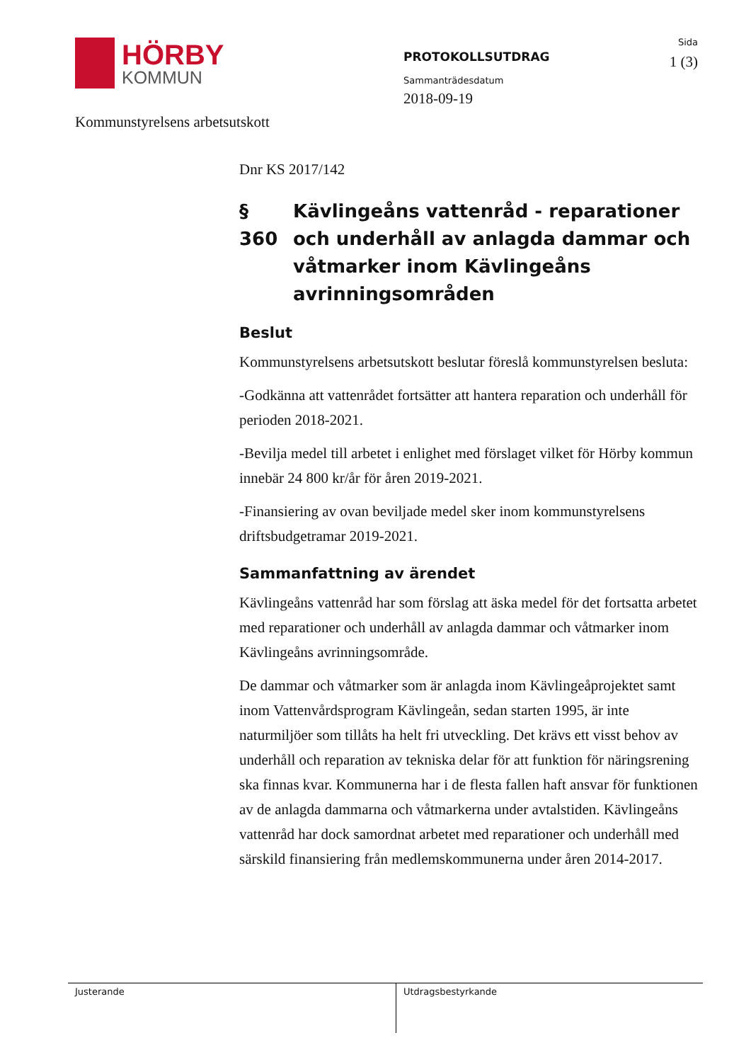HÖRBY
KOMMUN
PROTOKOLLSUTDRAG
Sammanträdesdatum
2018-09-19
Sida
1 (3)
Kommunstyrelsens arbetsutskott
Dnr KS 2017/142
§ 360
Kävlingeåns vattenråd - reparationer och underhåll av anlagda dammar och våtmarker inom Kävlingeåns avrinningsområden
Beslut
Kommunstyrelsens arbetsutskott beslutar föreslå kommunstyrelsen besluta:
-Godkänna att vattenrådet fortsätter att hantera reparation och underhåll för perioden 2018-2021.
-Bevilja medel till arbetet i enlighet med förslaget vilket för Hörby kommun innebär 24 800 kr/år för åren 2019-2021.
-Finansiering av ovan beviljade medel sker inom kommunstyrelsens driftsbudgetramar 2019-2021.
Sammanfattning av ärendet
Kävlingeåns vattenråd har som förslag att äska medel för det fortsatta arbetet med reparationer och underhåll av anlagda dammar och våtmarker inom Kävlingeåns avrinningsområde.
De dammar och våtmarker som är anlagda inom Kävlingeåprojektet samt inom Vattenvårdsprogram Kävlingeån, sedan starten 1995, är inte naturmiljöer som tillåts ha helt fri utveckling. Det krävs ett visst behov av underhåll och reparation av tekniska delar för att funktion för näringsrening ska finnas kvar. Kommunerna har i de flesta fallen haft ansvar för funktionen av de anlagda dammarna och våtmarkerna under avtalstiden. Kävlingeåns vattenråd har dock samordnat arbetet med reparationer och underhåll med särskild finansiering från medlemskommunerna under åren 2014-2017.
Justerande Utdragsbestyrkande